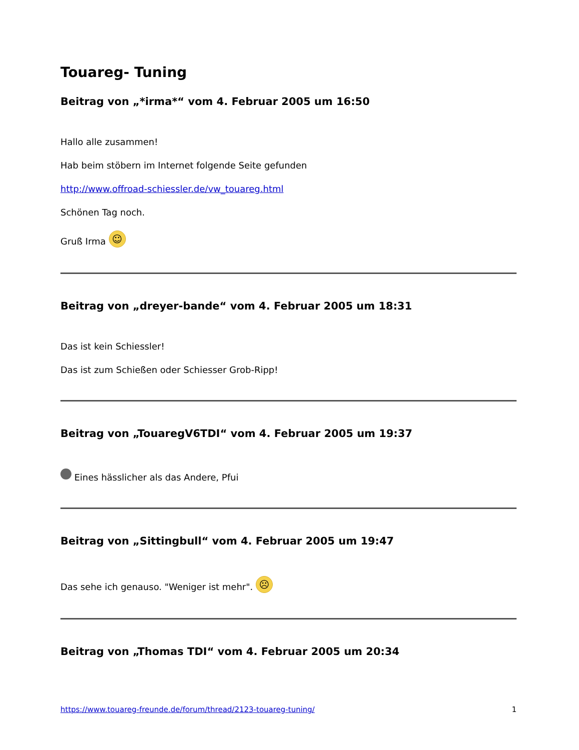Touareg- Tuning
Beitrag von „*irma*“ vom 4. Februar 2005 um 16:50
Hallo alle zusammen!
Hab beim stöbern im Internet folgende Seite gefunden
http://www.offroad-schiessler.de/vw_touareg.html
Schönen Tag noch.
Gruß Irma ☺
Beitrag von „dreyer-bande“ vom 4. Februar 2005 um 18:31
Das ist kein Schiessler!
Das ist zum Schießen oder Schiesser Grob-Ripp!
Beitrag von „TouaregV6TDI“ vom 4. Februar 2005 um 19:37
Eines hässlicher als das Andere, Pfui
Beitrag von „Sittingbull“ vom 4. Februar 2005 um 19:47
Das sehe ich genauso. "Weniger ist mehr". ☹
Beitrag von „Thomas TDI“ vom 4. Februar 2005 um 20:34
https://www.touareg-freunde.de/forum/thread/2123-touareg-tuning/ 1